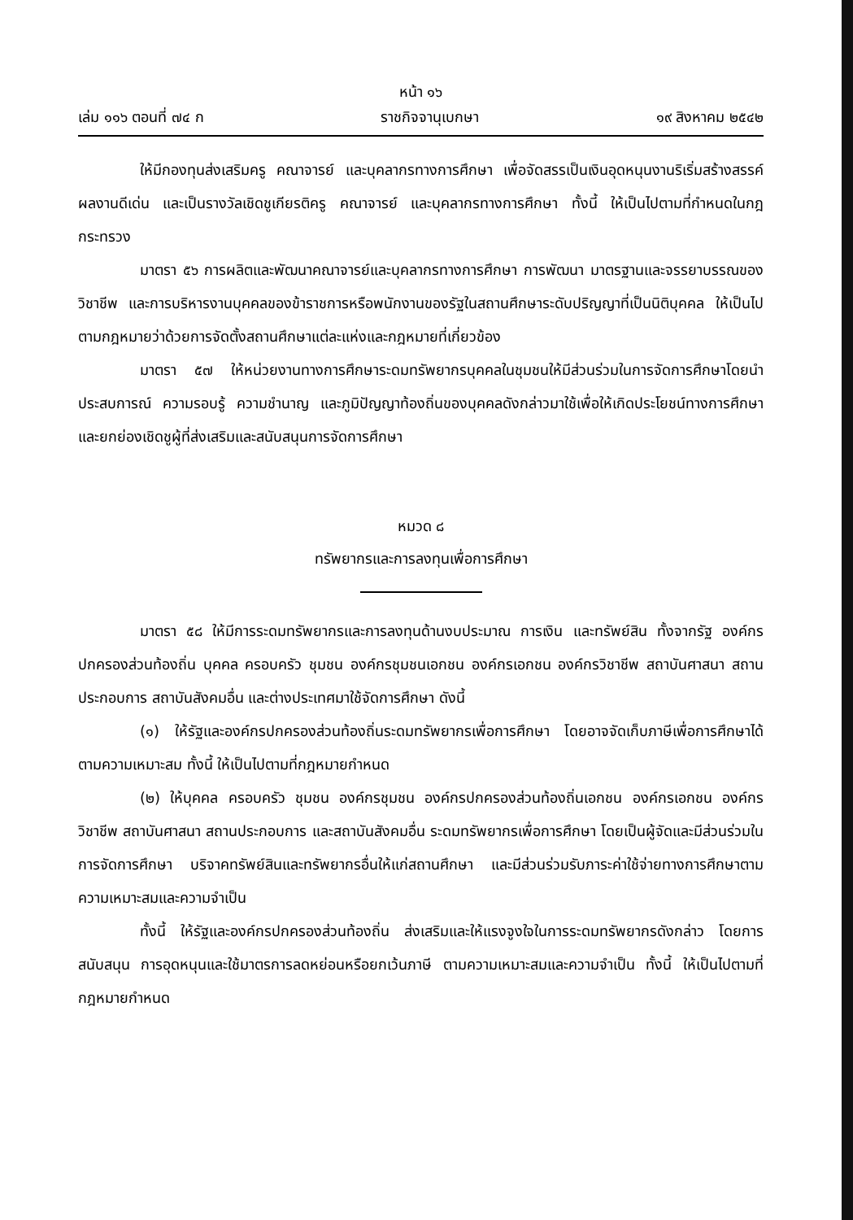หน้า ๑๖
เล่ม ๑๑๖ ตอนที่ ๗๔ ก ราชกิจจานุเบกษา ๑๙ สิงหาคม ๒๕๔๒
ให้มีกองทุนส่งเสริมครู คณาจารย์ และบุคลากรทางการศึกษา เพื่อจัดสรรเป็นเงินอุดหนุนงานริเริ่มสร้างสรรค์ ผลงานดีเด่น และเป็นรางวัลเชิดชูเกียรติครู คณาจารย์ และบุคลากรทางการศึกษา ทั้งนี้ ให้เป็นไปตามที่กำหนดในกฎกระทรวง
มาตรา ๕๖ การผลิตและพัฒนาคณาจารย์และบุคลากรทางการศึกษา การพัฒนา มาตรฐานและจรรยาบรรณของวิชาชีพ และการบริหารงานบุคคลของข้าราชการหรือพนักงานของรัฐในสถานศึกษาระดับปริญญาที่เป็นนิติบุคคล ให้เป็นไปตามกฎหมายว่าด้วยการจัดตั้งสถานศึกษาแต่ละแห่งและกฎหมายที่เกี่ยวข้อง
มาตรา ๕๗ ให้หน่วยงานทางการศึกษาระดมทรัพยากรบุคคลในชุมชนให้มีส่วนร่วมในการจัดการศึกษาโดยนำประสบการณ์ ความรอบรู้ ความชำนาญ และภูมิปัญญาท้องถิ่นของบุคคลดังกล่าวมาใช้เพื่อให้เกิดประโยชน์ทางการศึกษาและยกย่องเชิดชูผู้ที่ส่งเสริมและสนับสนุนการจัดการศึกษา
หมวด ๘
ทรัพยากรและการลงทุนเพื่อการศึกษา
มาตรา ๕๘ ให้มีการระดมทรัพยากรและการลงทุนด้านงบประมาณ การเงิน และทรัพย์สิน ทั้งจากรัฐ องค์กรปกครองส่วนท้องถิ่น บุคคล ครอบครัว ชุมชน องค์กรชุมชนเอกชน องค์กรเอกชน องค์กรวิชาชีพ สถาบันศาสนา สถานประกอบการ สถาบันสังคมอื่น และต่างประเทศมาใช้จัดการศึกษา ดังนี้
(๑) ให้รัฐและองค์กรปกครองส่วนท้องถิ่นระดมทรัพยากรเพื่อการศึกษา โดยอาจจัดเก็บภาษีเพื่อการศึกษาได้ตามความเหมาะสม ทั้งนี้ ให้เป็นไปตามที่กฎหมายกำหนด
(๒) ให้บุคคล ครอบครัว ชุมชน องค์กรชุมชน องค์กรปกครองส่วนท้องถิ่นเอกชน องค์กรเอกชน องค์กรวิชาชีพ สถาบันศาสนา สถานประกอบการ และสถาบันสังคมอื่น ระดมทรัพยากรเพื่อการศึกษา โดยเป็นผู้จัดและมีส่วนร่วมในการจัดการศึกษา บริจาคทรัพย์สินและทรัพยากรอื่นให้แก่สถานศึกษา และมีส่วนร่วมรับภาระค่าใช้จ่ายทางการศึกษาตามความเหมาะสมและความจำเป็น
ทั้งนี้ ให้รัฐและองค์กรปกครองส่วนท้องถิ่น ส่งเสริมและให้แรงจูงใจในการระดมทรัพยากรดังกล่าว โดยการสนับสนุน การอุดหนุนและใช้มาตรการลดหย่อนหรือยกเว้นภาษี ตามความเหมาะสมและความจำเป็น ทั้งนี้ ให้เป็นไปตามที่กฎหมายกำหนด